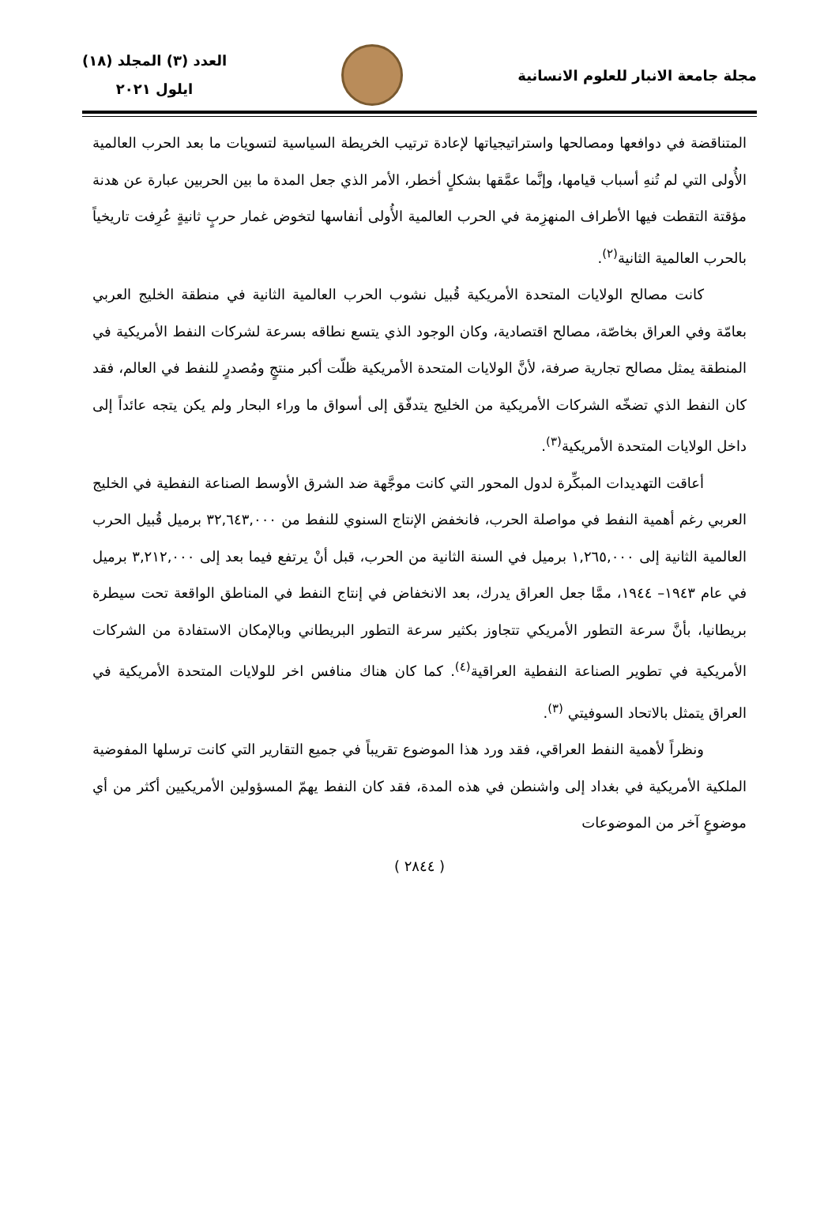مجلة جامعة الانبار للعلوم الانسانية
العدد (٣) المجلد (١٨)
ايلول ٢٠٢١
المتناقضة في دوافعها ومصالحها واستراتيجياتها لإعادة ترتيب الخريطة السياسية لتسويات ما بعد الحرب العالمية الأُولى التي لم تُنهِ أسباب قيامها، وإنَّما عمَّقها بشكلٍ أخطر، الأمر الذي جعل المدة ما بين الحربين عبارة عن هدنة مؤقتة التقطت فيها الأطراف المنهزِمة في الحرب العالمية الأُولى أنفاسها لتخوض غمار حربٍ ثانيةٍ عُرِفت تاريخياً بالحرب العالمية الثانية<sup>(٢)</sup>.
كانت مصالح الولايات المتحدة الأمريكية قُبيل نشوب الحرب العالمية الثانية في منطقة الخليج العربي بعامّة وفي العراق بخاصّة، مصالح اقتصادية، وكان الوجود الذي يتسع نطاقه بسرعة لشركات النفط الأمريكية في المنطقة يمثل مصالح تجارية صرفة، لأنَّ الولايات المتحدة الأمريكية ظلّت أكبر منتجٍ ومُصدرٍ للنفط في العالم، فقد كان النفط الذي تضخّه الشركات الأمريكية من الخليج يتدفّق إلى أسواق ما وراء البحار ولم يكن يتجه عائداً إلى داخل الولايات المتحدة الأمريكية<sup>(٣)</sup>.
أعاقت التهديدات المبكِّرة لدول المحور التي كانت موجَّهة ضد الشرق الأوسط الصناعة النفطية في الخليج العربي رغم أهمية النفط في مواصلة الحرب، فانخفض الإنتاج السنوي للنفط من ٣٢,٦٤٣,٠٠٠ برميل قُبيل الحرب العالمية الثانية إلى ١,٢٦٥,٠٠٠ برميل في السنة الثانية من الحرب، قبل أنْ يرتفع فيما بعد إلى ٣,٢١٢,٠٠٠ برميل في عام ١٩٤٣– ١٩٤٤، ممَّا جعل العراق يدرك، بعد الانخفاض في إنتاج النفط في المناطق الواقعة تحت سيطرة بريطانيا، بأنَّ سرعة التطور الأمريكي تتجاوز بكثير سرعة التطور البريطاني وبالإمكان الاستفادة من الشركات الأمريكية في تطوير الصناعة النفطية العراقية<sup>(٤)</sup>. كما كان هناك منافس اخر للولايات المتحدة الأمريكية في العراق يتمثل بالاتحاد السوفيتي <sup>(٣)</sup>.
ونظراً لأهمية النفط العراقي، فقد ورد هذا الموضوع تقريباً في جميع التقارير التي كانت ترسلها المفوضية الملكية الأمريكية في بغداد إلى واشنطن في هذه المدة، فقد كان النفط يهمّ المسؤولين الأمريكيين أكثر من أي موضوعٍ آخر من الموضوعات
( ٢٨٤٤ )